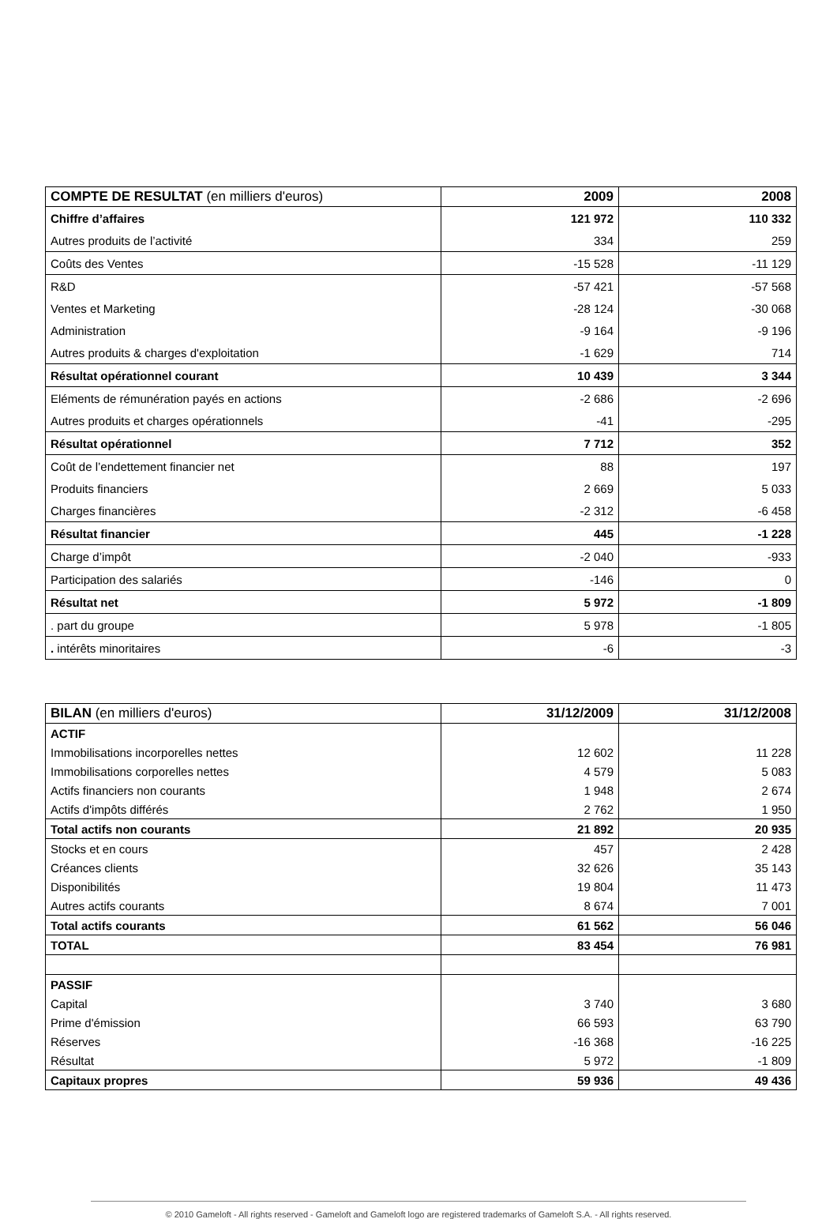| COMPTE DE RESULTAT (en milliers d'euros) | 2009 | 2008 |
| --- | --- | --- |
| Chiffre d’affaires | 121 972 | 110 332 |
| Autres produits de l’activité | 334 | 259 |
| Coûts des Ventes | -15 528 | -11 129 |
| R&D | -57 421 | -57 568 |
| Ventes et Marketing | -28 124 | -30 068 |
| Administration | -9 164 | -9 196 |
| Autres produits & charges d'exploitation | -1 629 | 714 |
| Résultat opérationnel courant | 10 439 | 3 344 |
| Eléments de rémunération payés en actions | -2 686 | -2 696 |
| Autres produits et charges opérationnels | -41 | -295 |
| Résultat opérationnel | 7 712 | 352 |
| Coût de l’endettement financier net | 88 | 197 |
| Produits financiers | 2 669 | 5 033 |
| Charges financières | -2 312 | -6 458 |
| Résultat financier | 445 | -1 228 |
| Charge d’impôt | -2 040 | -933 |
| Participation des salariés | -146 | 0 |
| Résultat net | 5 972 | -1 809 |
| . part du groupe | 5 978 | -1 805 |
| . intérêts minoritaires | -6 | -3 |
| BILAN (en milliers d'euros) | 31/12/2009 | 31/12/2008 |
| --- | --- | --- |
| ACTIF | | |
| Immobilisations incorporelles nettes | 12 602 | 11 228 |
| Immobilisations corporelles nettes | 4 579 | 5 083 |
| Actifs financiers non courants | 1 948 | 2 674 |
| Actifs d'impôts différés | 2 762 | 1 950 |
| Total actifs non courants | 21 892 | 20 935 |
| Stocks et en cours | 457 | 2 428 |
| Créances clients | 32 626 | 35 143 |
| Disponibilités | 19 804 | 11 473 |
| Autres actifs courants | 8 674 | 7 001 |
| Total actifs courants | 61 562 | 56 046 |
| TOTAL | 83 454 | 76 981 |
| PASSIF | | |
| Capital | 3 740 | 3 680 |
| Prime d'émission | 66 593 | 63 790 |
| Réserves | -16 368 | -16 225 |
| Résultat | 5 972 | -1 809 |
| Capitaux propres | 59 936 | 49 436 |
© 2010 Gameloft - All rights reserved - Gameloft and Gameloft logo are registered trademarks of Gameloft S.A. - All rights reserved.